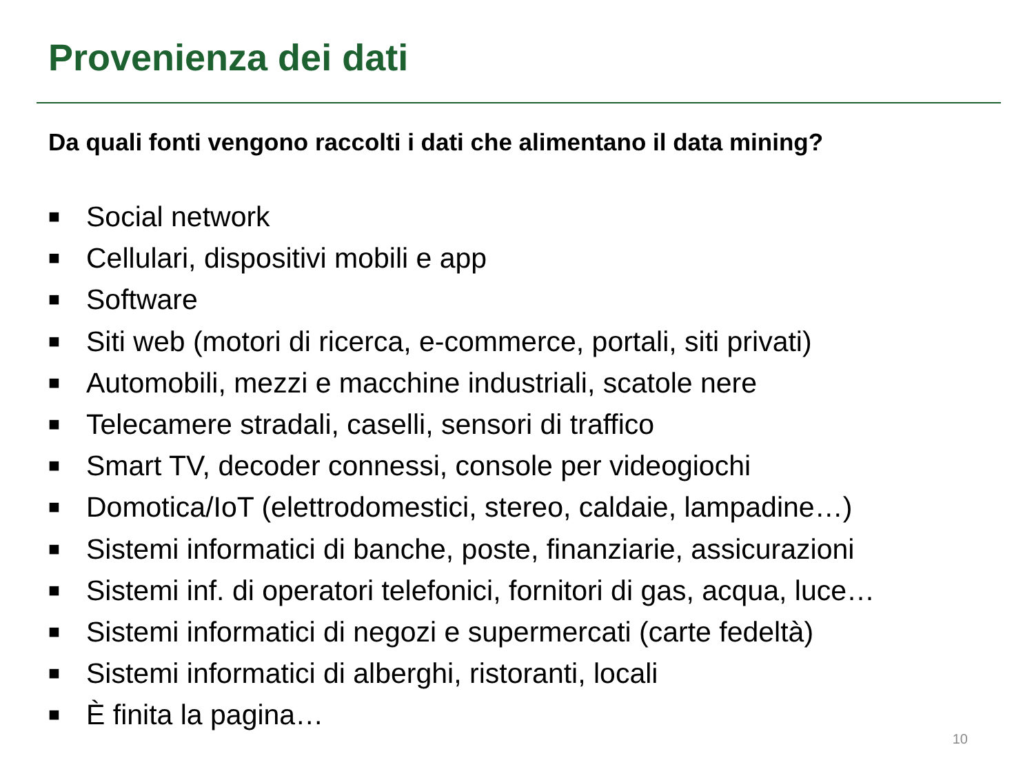Provenienza dei dati
Da quali fonti vengono raccolti i dati che alimentano il data mining?
■ Social network
■ Cellulari, dispositivi mobili e app
■ Software
■ Siti web (motori di ricerca, e-commerce, portali, siti privati)
■ Automobili, mezzi e macchine industriali, scatole nere
■ Telecamere stradali, caselli, sensori di traffico
■ Smart TV, decoder connessi, console per videogiochi
■ Domotica/IoT (elettrodomestici, stereo, caldaie, lampadine…)
■ Sistemi informatici di banche, poste, finanziarie, assicurazioni
■ Sistemi inf. di operatori telefonici, fornitori di gas, acqua, luce…
■ Sistemi informatici di negozi e supermercati (carte fedeltà)
■ Sistemi informatici di alberghi, ristoranti, locali
■ È finita la pagina…
10